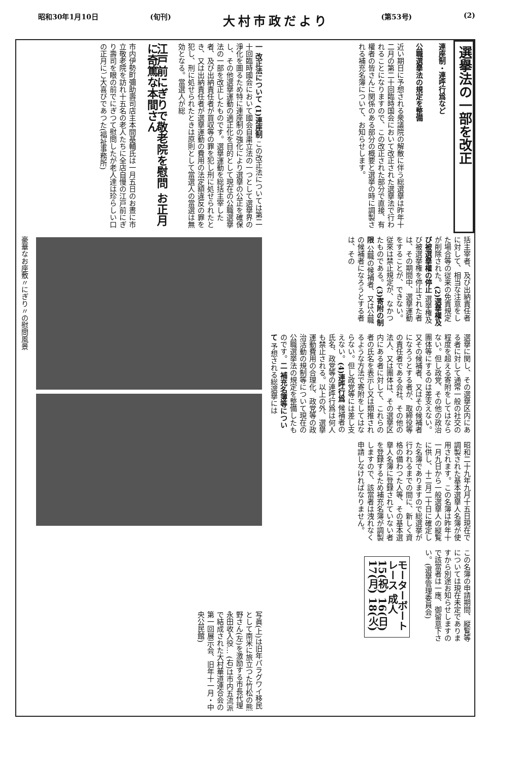昭和30年1月10日 (旬刊) 大村市政だより (第53号) (2)
選擧法の一部を改正
連座制・連呼行爲など
公職選擧法の規定を整備
近い期日に予想される衆議院の解散に伴う総選擧は昨年十二月の第二十回臨時国会において改正された選擧法で行われることになりますので、この改正された部分で直接、有權者の皆さんに関係のある部分の概要と選挙の時に調製される補充名簿について、お知らせします。
括主宰者、及び出納責任者に対して、相当な注意をした場合等の従来の免責規定が削除された。(2)選擧權及び被選擧權の停止 選挙権及び被選挙権を停止された者は、その期間中、選擧運動をすることが、できない。従來は禁止規定が、なかつたものである。(3)寄附の制限 公職の候補者、又は公職の候補者になろうとする者は、その
選擧に関し、その選擧区内にある者に対して通常一般の社交の程度を超える寄附をしてはならない。但し政党、その他の政治團体等にするのは差支えない。又その候補者、又はその候補者になろうとする者が、取締役等の責任者である会社、その他の法人、又は團体は、その選擧区内にある者に対して、これらの者の氏名を表示し又は類推されるような方法で寄附をしてはならない。但し政党等には差し支えない。(4)連呼行爲 候補者の氏名、政党等の連呼行爲は何人も禁止される。以上の外、選擧運動費用の合理化、政党等の政治活動の規制等について現在の公職選挙法の規定を整備したものです。二 補充名簿等について 予想される総選擧には
昭和二十九年九月十五日現在で調製された基本選擧人名簿が使用されます。この名簿は昨年十一月九日から一般選擧人の縦覧に供し、十二月二十日に確定した名簿でありますので総選挙が行われるまでの間に、新しく資格の備わつた人等、その基本選擧人名簿に登録されていない者を登録するため補充名簿が調製しますので、該當者は洩れなく申請しなければなりません。
この名簿の申請期間、縦覧等については現在未定でありますから別途お知らせしますので該當者は一應、御留意下さい。(選擧管理委員会)
モーターボートレース 成人 15(祝) 16(日) 17(月) 18(火)
一 改正法について (1)連座制 この改正法については第二十回臨時國会において國会自粛立法の一つとして選擧界の淨化を圖るため特に連座制の強化により選擧の公正を確保し、その他選擧運動の適正化を目的として現在の公職選擧法の一部を改正したものです。選擧運動を総括主宰した者、及び出納責任者が買収等の罪を犯し刑に処せられたとき、又は出納責任者が選擧運動の費用の法定額違反の罪を犯し、刑に処せられたときは原則として當選人の當選は無効となる。當選人が総
江戸前にぎりで敬老院を慰問 お正月に奇篤な本間さん
市内伊勢町彌助壽司店主本間基輔氏は一月五日のお晝に市立敬老院を訪れ十五名の老人たちに全店自慢の江戸前にぎり壽司を眼の前でにぎつて慰問したが老人達は珍らしい口の正月にご大喜びであつた(福祉事務所)
豪華なお座敷〃にぎり〃の慰問風景
写眞(上)は旧年パラグワイ移民として南米に旅立つた竹松の熊野さん(左)を激励する市長代理永田收入役… (右)は市内五流派で結成された大村華道連合会の第一回展示会、旧年十一月・中央公民館)